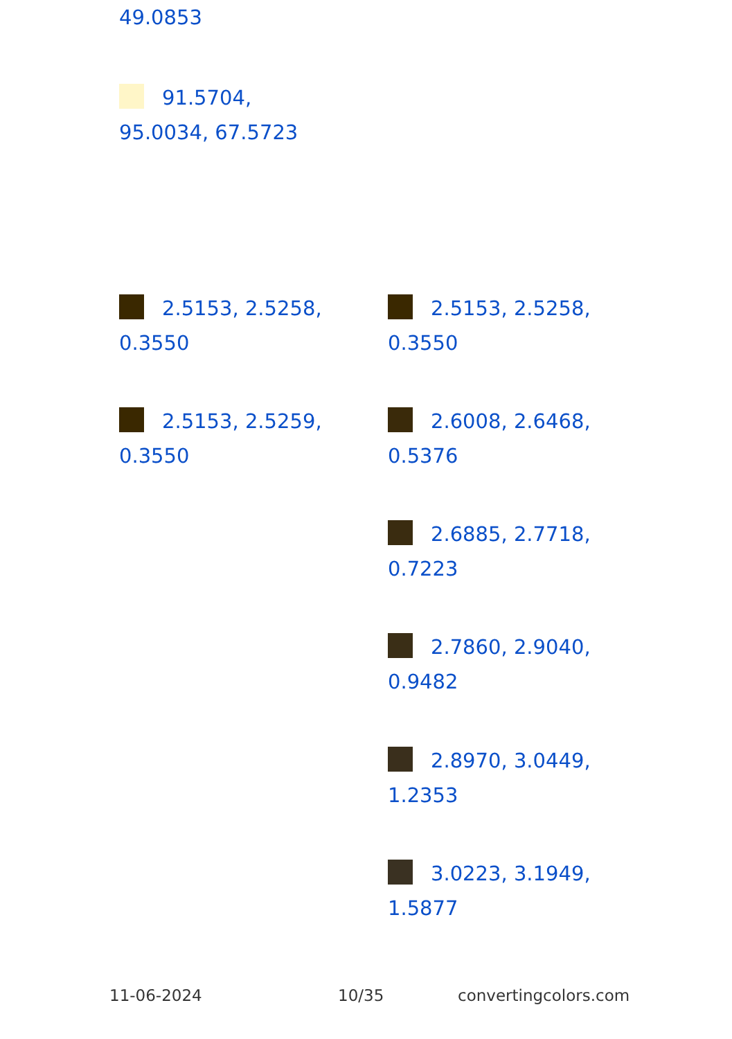49.0853
91.5704, 95.0034, 67.5723
2.5153, 2.5258, 0.3550
2.5153, 2.5259, 0.3550
2.5153, 2.5258, 0.3550
2.6008, 2.6468, 0.5376
2.6885, 2.7718, 0.7223
2.7860, 2.9040, 0.9482
2.8970, 3.0449, 1.2353
3.0223, 3.1949, 1.5877
11-06-2024 10/35 convertingcolors.com